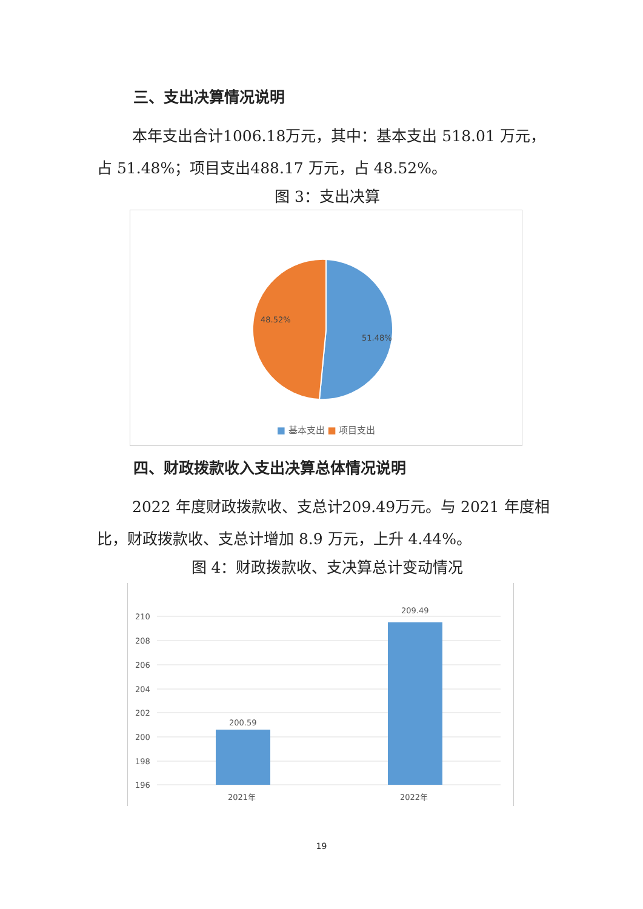三、支出决算情况说明
本年支出合计1006.18万元，其中：基本支出 518.01 万元，占 51.48%；项目支出488.17 万元，占 48.52%。
图 3：支出决算
48.52%
51.48%
■ 基本支出 ■ 项目支出
四、财政拨款收入支出决算总体情况说明
2022 年度财政拨款收、支总计209.49万元。与 2021 年度相比，财政拨款收、支总计增加 8.9 万元，上升 4.44%。
图 4：财政拨款收、支决算总计变动情况
210
208
206
204
202
200
198
196
200.59
209.49
2021年
2022年
19